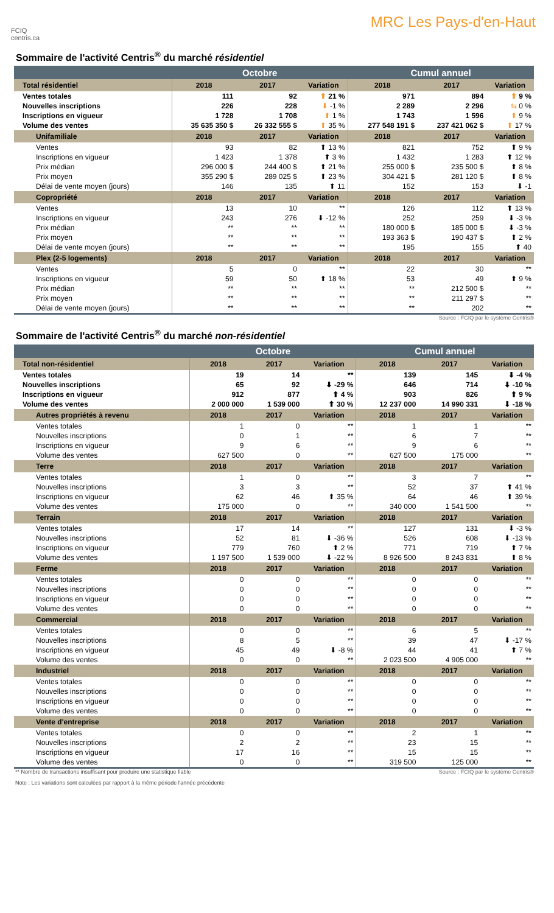FCIQ
centris.ca
MRC Les Pays-d'en-Haut
Sommaire de l'activité Centris<sup>®</sup> du marché résidentiel
| | Octobre | | | Cumul annuel | | |
| --- | --- | --- | --- | --- | --- | --- |
| Total résidentiel | 2018 | 2017 | Variation | 2018 | 2017 | Variation |
| Ventes totales | 111 | 92 | ⬆ 21 % | 971 | 894 | ⬆ 9 % |
| Nouvelles inscriptions | 226 | 228 | ⬇ -1 % | 2 289 | 2 296 | ⇆ 0 % |
| Inscriptions en vigueur | 1 728 | 1 708 | ⬆ 1 % | 1 743 | 1 596 | ⬆ 9 % |
| Volume des ventes | 35 635 350 $ | 26 332 555 $ | ⬆ 35 % | 277 548 191 $ | 237 421 062 $ | ⬆ 17 % |
| Unifamiliale | 2018 | 2017 | Variation | 2018 | 2017 | Variation |
| Ventes | 93 | 82 | ⬆ 13 % | 821 | 752 | ⬆ 9 % |
| Inscriptions en vigueur | 1 423 | 1 378 | ⬆ 3 % | 1 432 | 1 283 | ⬆ 12 % |
| Prix médian | 296 000 $ | 244 400 $ | ⬆ 21 % | 255 000 $ | 235 500 $ | ⬆ 8 % |
| Prix moyen | 355 290 $ | 289 025 $ | ⬆ 23 % | 304 421 $ | 281 120 $ | ⬆ 8 % |
| Délai de vente moyen (jours) | 146 | 135 | ⬆ 11 | 152 | 153 | ⬇ -1 |
| Copropriété | 2018 | 2017 | Variation | 2018 | 2017 | Variation |
| Ventes | 13 | 10 | ** | 126 | 112 | ⬆ 13 % |
| Inscriptions en vigueur | 243 | 276 | ⬇ -12 % | 252 | 259 | ⬇ -3 % |
| Prix médian | ** | ** | ** | 180 000 $ | 185 000 $ | ⬇ -3 % |
| Prix moyen | ** | ** | ** | 193 363 $ | 190 437 $ | ⬆ 2 % |
| Délai de vente moyen (jours) | ** | ** | ** | 195 | 155 | ⬆ 40 |
| Plex (2-5 logements) | 2018 | 2017 | Variation | 2018 | 2017 | Variation |
| Ventes | 5 | 0 | ** | 22 | 30 | ** |
| Inscriptions en vigueur | 59 | 50 | ⬆ 18 % | 53 | 49 | ⬆ 9 % |
| Prix médian | ** | ** | ** | ** | 212 500 $ | ** |
| Prix moyen | ** | ** | ** | ** | 211 297 $ | ** |
| Délai de vente moyen (jours) | ** | ** | ** | ** | 202 | ** |
Source : FCIQ par le système Centris®
Sommaire de l'activité Centris<sup>®</sup> du marché non-résidentiel
| | Octobre | | | Cumul annuel | | |
| --- | --- | --- | --- | --- | --- | --- |
| Total non-résidentiel | 2018 | 2017 | Variation | 2018 | 2017 | Variation |
| Ventes totales | 19 | 14 | ** | 139 | 145 | ⬇ -4 % |
| Nouvelles inscriptions | 65 | 92 | ⬇ -29 % | 646 | 714 | ⬇ -10 % |
| Inscriptions en vigueur | 912 | 877 | ⬆ 4 % | 903 | 826 | ⬆ 9 % |
| Volume des ventes | 2 000 000 | 1 539 000 | ⬆ 30 % | 12 237 000 | 14 990 331 | ⬇ -18 % |
| Autres propriétés à revenu | 2018 | 2017 | Variation | 2018 | 2017 | Variation |
| Ventes totales | 1 | 0 | ** | 1 | 1 | ** |
| Nouvelles inscriptions | 0 | 1 | ** | 6 | 7 | ** |
| Inscriptions en vigueur | 9 | 6 | ** | 9 | 6 | ** |
| Volume des ventes | 627 500 | 0 | ** | 627 500 | 175 000 | ** |
| Terre | 2018 | 2017 | Variation | 2018 | 2017 | Variation |
| Ventes totales | 1 | 0 | ** | 3 | 7 | ** |
| Nouvelles inscriptions | 3 | 3 | ** | 52 | 37 | ⬆ 41 % |
| Inscriptions en vigueur | 62 | 46 | ⬆ 35 % | 64 | 46 | ⬆ 39 % |
| Volume des ventes | 175 000 | 0 | ** | 340 000 | 1 541 500 | ** |
| Terrain | 2018 | 2017 | Variation | 2018 | 2017 | Variation |
| Ventes totales | 17 | 14 | ** | 127 | 131 | ⬇ -3 % |
| Nouvelles inscriptions | 52 | 81 | ⬇ -36 % | 526 | 608 | ⬇ -13 % |
| Inscriptions en vigueur | 779 | 760 | ⬆ 2 % | 771 | 719 | ⬆ 7 % |
| Volume des ventes | 1 197 500 | 1 539 000 | ⬇ -22 % | 8 926 500 | 8 243 831 | ⬆ 8 % |
| Ferme | 2018 | 2017 | Variation | 2018 | 2017 | Variation |
| Ventes totales | 0 | 0 | ** | 0 | 0 | ** |
| Nouvelles inscriptions | 0 | 0 | ** | 0 | 0 | ** |
| Inscriptions en vigueur | 0 | 0 | ** | 0 | 0 | ** |
| Volume des ventes | 0 | 0 | ** | 0 | 0 | ** |
| Commercial | 2018 | 2017 | Variation | 2018 | 2017 | Variation |
| Ventes totales | 0 | 0 | ** | 6 | 5 | ** |
| Nouvelles inscriptions | 8 | 5 | ** | 39 | 47 | ⬇ -17 % |
| Inscriptions en vigueur | 45 | 49 | ⬇ -8 % | 44 | 41 | ⬆ 7 % |
| Volume des ventes | 0 | 0 | ** | 2 023 500 | 4 905 000 | ** |
| Industriel | 2018 | 2017 | Variation | 2018 | 2017 | Variation |
| Ventes totales | 0 | 0 | ** | 0 | 0 | ** |
| Nouvelles inscriptions | 0 | 0 | ** | 0 | 0 | ** |
| Inscriptions en vigueur | 0 | 0 | ** | 0 | 0 | ** |
| Volume des ventes | 0 | 0 | ** | 0 | 0 | ** |
| Vente d'entreprise | 2018 | 2017 | Variation | 2018 | 2017 | Variation |
| Ventes totales | 0 | 0 | ** | 2 | 1 | ** |
| Nouvelles inscriptions | 2 | 2 | ** | 23 | 15 | ** |
| Inscriptions en vigueur | 17 | 16 | ** | 15 | 15 | ** |
| Volume des ventes | 0 | 0 | ** | 319 500 | 125 000 | ** |
** Nombre de transactions insuffisant pour produire une statistique fiable Source : FCIQ par le système Centris®
Note : Les variations sont calculées par rapport à la même période l'année précédente